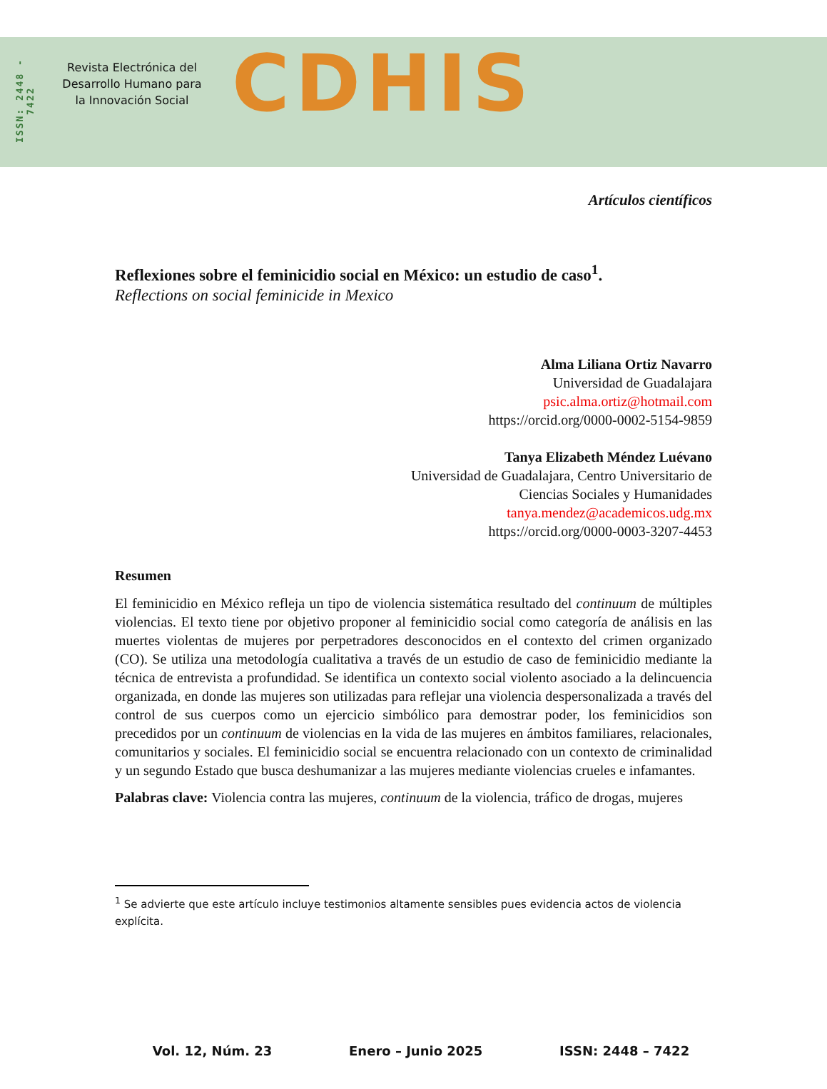ISSN: 2448 - 7422
Revista Electrónica del Desarrollo Humano para la Innovación Social
CDHIS
Artículos científicos
Reflexiones sobre el feminicidio social en México: un estudio de caso<sup>1</sup>.
Reflections on social feminicide in Mexico
Alma Liliana Ortiz Navarro
Universidad de Guadalajara
psic.alma.ortiz@hotmail.com
https://orcid.org/0000-0002-5154-9859
Tanya Elizabeth Méndez Luévano
Universidad de Guadalajara, Centro Universitario de
Ciencias Sociales y Humanidades
tanya.mendez@academicos.udg.mx
https://orcid.org/0000-0003-3207-4453
Resumen
El feminicidio en México refleja un tipo de violencia sistemática resultado del continuum de múltiples violencias. El texto tiene por objetivo proponer al feminicidio social como categoría de análisis en las muertes violentas de mujeres por perpetradores desconocidos en el contexto del crimen organizado (CO). Se utiliza una metodología cualitativa a través de un estudio de caso de feminicidio mediante la técnica de entrevista a profundidad. Se identifica un contexto social violento asociado a la delincuencia organizada, en donde las mujeres son utilizadas para reflejar una violencia despersonalizada a través del control de sus cuerpos como un ejercicio simbólico para demostrar poder, los feminicidios son precedidos por un continuum de violencias en la vida de las mujeres en ámbitos familiares, relacionales, comunitarios y sociales. El feminicidio social se encuentra relacionado con un contexto de criminalidad y un segundo Estado que busca deshumanizar a las mujeres mediante violencias crueles e infamantes.
Palabras clave: Violencia contra las mujeres, continuum de la violencia, tráfico de drogas, mujeres
<sup>1</sup> Se advierte que este artículo incluye testimonios altamente sensibles pues evidencia actos de violencia explícita.
Vol. 12, Núm. 23 Enero – Junio 2025 ISSN: 2448 – 7422